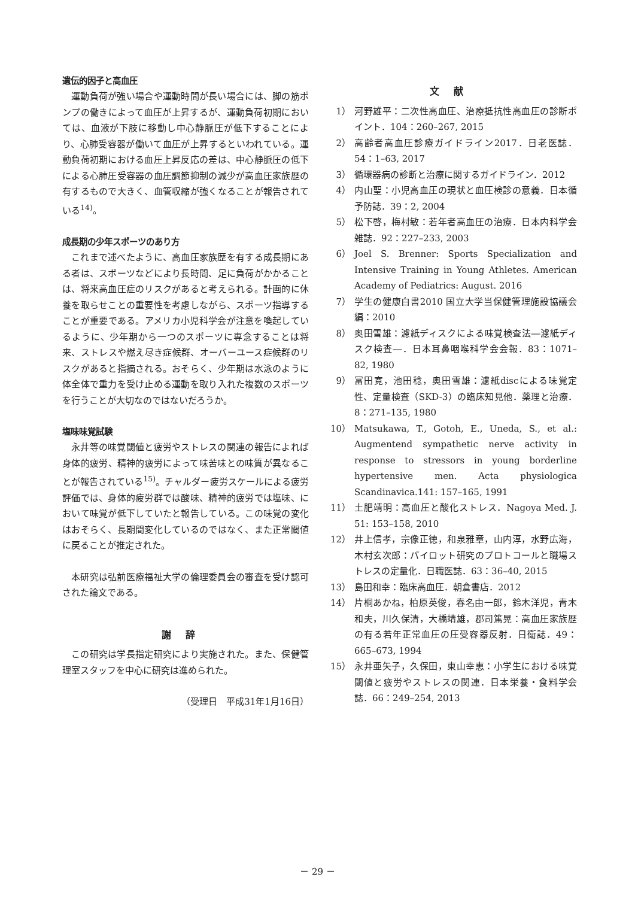遺伝的因子と高血圧
運動負荷が強い場合や運動時間が長い場合には、脚の筋ポンプの働きによって血圧が上昇するが、運動負荷初期においては、血液が下肢に移動し中心静脈圧が低下することにより、心肺受容器が働いて血圧が上昇するといわれている。運動負荷初期における血圧上昇反応の差は、中心静脈圧の低下による心肺圧受容器の血圧調節抑制の減少が高血圧家族歴の有するもので大きく、血管収縮が強くなることが報告されている<sup>14)</sup>。
成長期の少年スポーツのあり方
これまで述べたように、高血圧家族歴を有する成長期にある者は、スポーツなどにより長時間、足に負荷がかかることは、将来高血圧症のリスクがあると考えられる。計画的に休養を取らせことの重要性を考慮しながら、スポーツ指導することが重要である。アメリカ小児科学会が注意を喚起しているように、少年期から一つのスポーツに専念することは将来、ストレスや燃え尽き症候群、オーバーユース症候群のリスクがあると指摘される。おそらく、少年期は水泳のように体全体で重力を受け止める運動を取り入れた複数のスポーツを行うことが大切なのではないだろうか。
塩味味覚試験
永井等の味覚閾値と疲労やストレスの関連の報告によれば身体的疲労、精神的疲労によって味苦味との味質が異なることが報告されている<sup>15)</sup>。チャルダー疲労スケールによる疲労評価では、身体的疲労群では酸味、精神的疲労では塩味、において味覚が低下していたと報告している。この味覚の変化はおそらく、長期間変化しているのではなく、また正常閾値に戻ることが推定された。
本研究は弘前医療福祉大学の倫理委員会の審査を受け認可された論文である。
謝辞
この研究は学長指定研究により実施された。また、保健管理室スタッフを中心に研究は進められた。
（受理日　平成31年1月16日）
文献
1） 河野雄平：二次性高血圧、治療抵抗性高血圧の診断ポイント．104：260–267, 2015
2） 高齢者高血圧診療ガイドライン2017．日老医誌．54：1–63, 2017
3） 循環器病の診断と治療に関するガイドライン．2012
4） 内山聖：小児高血圧の現状と血圧検診の意義．日本循予防誌．39：2, 2004
5） 松下啓，梅村敏：若年者高血圧の治療．日本内科学会雑誌．92：227–233, 2003
6） Joel S. Brenner: Sports Specialization and Intensive Training in Young Athletes. American Academy of Pediatrics: August. 2016
7） 学生の健康白書2010 国立大学当保健管理施設協議会編：2010
8） 奥田雪雄：濾紙ディスクによる味覚検査法―濾紙ディスク検査―．日本耳鼻咽喉科学会会報．83：1071–82, 1980
9） 冨田寛，池田稔，奥田雪雄：濾紙discによる味覚定性、定量検査（SKD-3）の臨床知見他．薬理と治療．8：271–135, 1980
10） Matsukawa, T., Gotoh, E., Uneda, S., et al.: Augmentend sympathetic nerve activity in response to stressors in young borderline hypertensive men. Acta physiologica Scandinavica.141: 157–165, 1991
11） 土肥靖明：高血圧と酸化ストレス．Nagoya Med. J. 51: 153–158, 2010
12） 井上信孝，宗像正徳，和泉雅章，山内淳，水野広海，木村玄次郎：パイロット研究のプロトコールと職場ストレスの定量化．日職医誌．63：36–40, 2015
13） 島田和幸：臨床高血圧．朝倉書店．2012
14） 片桐あかね，柏原英俊，春名由一郎，鈴木洋児，青木和夫，川久保清，大橋靖雄，郡司篤晃：高血圧家族歴の有る若年正常血圧の圧受容器反射．日衛誌．49：665–673, 1994
15） 永井亜矢子，久保田，東山幸恵：小学生における味覚閾値と疲労やストレスの関連．日本栄養・食料学会誌．66：249–254, 2013
－ 29 －